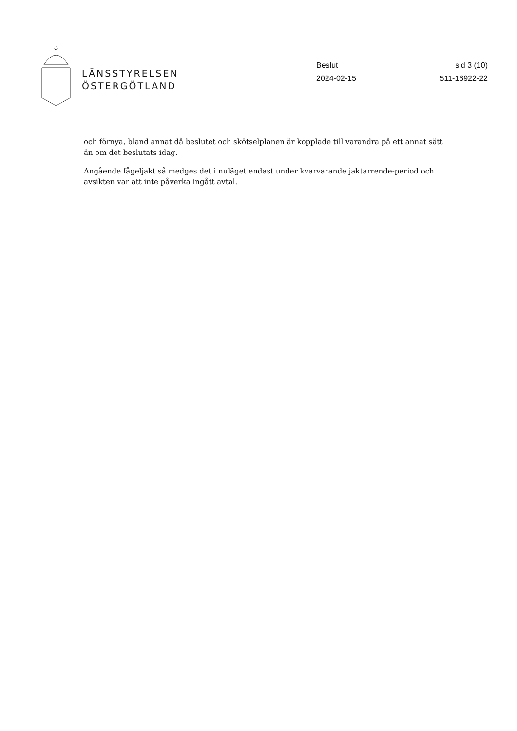LÄNSSTYRELSEN
ÖSTERGÖTLAND
Beslut
2024-02-15
sid 3 (10)
511-16922-22
och förnya, bland annat då beslutet och skötselplanen är kopplade till varandra på ett annat sätt än om det beslutats idag.
Angående fågeljakt så medges det i nuläget endast under kvarvarande jaktarrende-period och avsikten var att inte påverka ingått avtal.